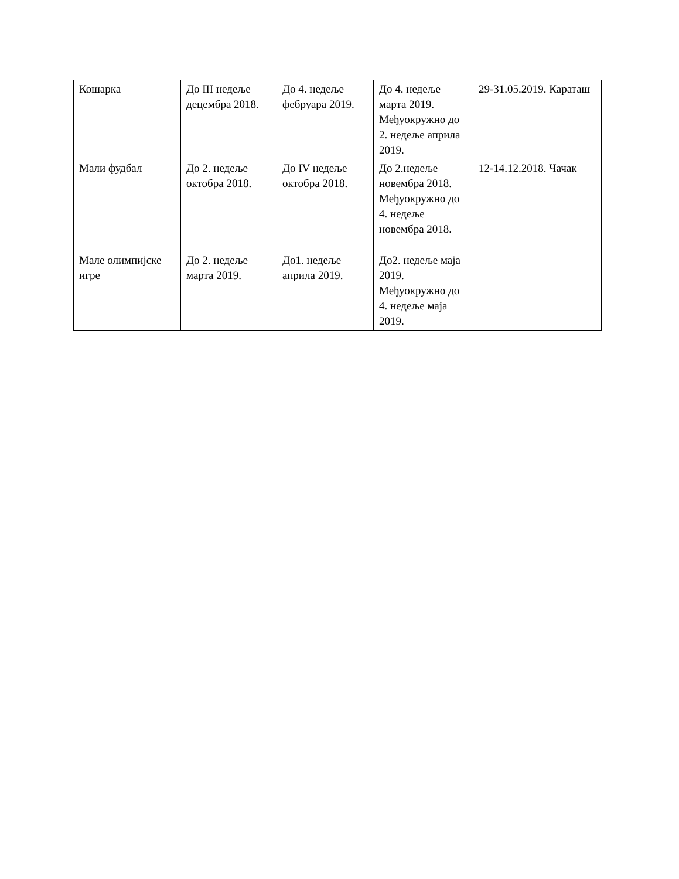| Кошарка | До III недеље децембра 2018. | До 4. недеље фебруара 2019. | До 4. недеље марта 2019. Међуокружно до 2. недеље априла 2019. | 29-31.05.2019. Караташ |
| Мали фудбал | До 2. недеље октобра 2018. | До IV недеље октобра 2018. | До 2.недеље новембра 2018. Међуокружно до 4. недеље новембра 2018. | 12-14.12.2018. Чачак |
| Мале олимпијске игре | До 2. недеље марта 2019. | До1. недеље априла 2019. | До2. недеље маја 2019. Међуокружно до 4. недеље маја 2019. | |